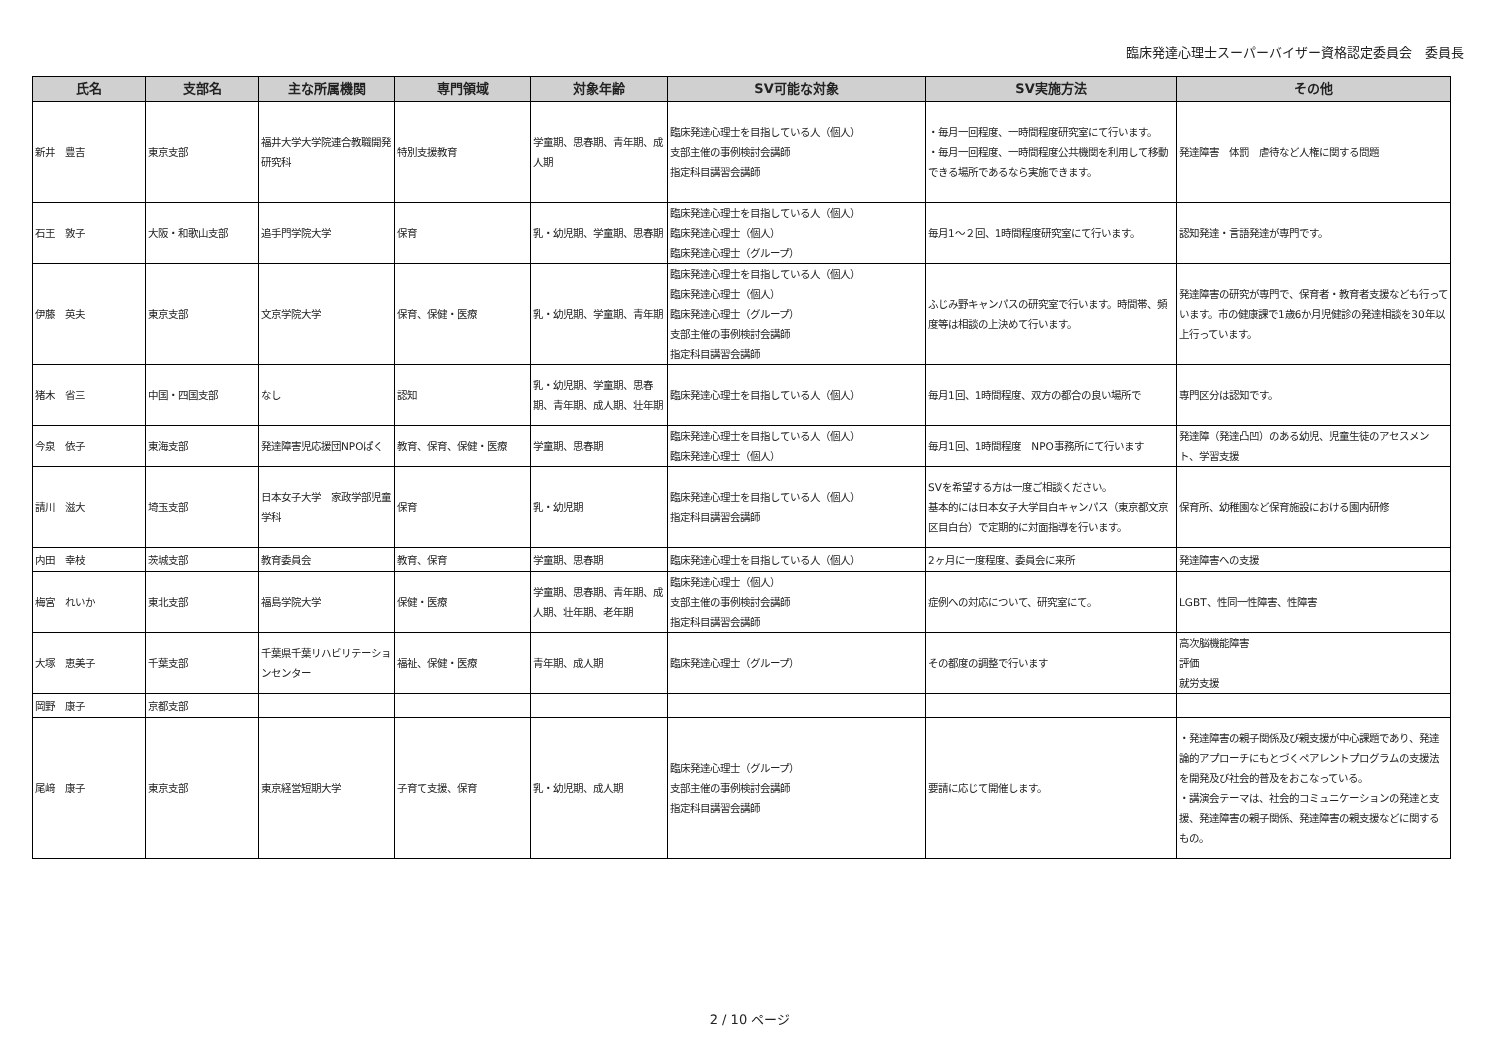臨床発達心理士スーパーバイザー資格認定委員会　委員長
| 氏名 | 支部名 | 主な所属機関 | 専門領域 | 対象年齢 | SV可能な対象 | SV実施方法 | その他 |
| --- | --- | --- | --- | --- | --- | --- | --- |
| 新井 豊吉 | 東京支部 | 福井大学大学院連合教職開発研究科 | 特別支援教育 | 学童期、思春期、青年期、成人期 | 臨床発達心理士を目指している人（個人） 支部主催の事例検討会講師 指定科目講習会講師 | ・毎月一回程度、一時間程度研究室にて行います。 ・毎月一回程度、一時間程度公共機関を利用して移動できる場所であるなら実施できます。 | 発達障害 体罰 虐待など人権に関する問題 |
| 石王 敦子 | 大阪・和歌山支部 | 追手門学院大学 | 保育 | 乳・幼児期、学童期、思春期 | 臨床発達心理士を目指している人（個人） 臨床発達心理士（個人） 臨床発達心理士（グループ） | 毎月1〜２回、1時間程度研究室にて行います。 | 認知発達・言語発達が専門です。 |
| 伊藤 英夫 | 東京支部 | 文京学院大学 | 保育、保健・医療 | 乳・幼児期、学童期、青年期 | 臨床発達心理士を目指している人（個人） 臨床発達心理士（個人） 臨床発達心理士（グループ） 支部主催の事例検討会講師 指定科目講習会講師 | ふじみ野キャンパスの研究室で行います。時間帯、頻度等は相談の上決めて行います。 | 発達障害の研究が専門で、保育者・教育者支援なども行っています。市の健康課で1歳6か月児健診の発達相談を30年以上行っています。 |
| 猪木 省三 | 中国・四国支部 | なし | 認知 | 乳・幼児期、学童期、思春期、青年期、成人期、壮年期 | 臨床発達心理士を目指している人（個人） | 毎月1回、1時間程度、双方の都合の良い場所で | 専門区分は認知です。 |
| 今泉 依子 | 東海支部 | 発達障害児応援団NPOぱく | 教育、保育、保健・医療 | 学童期、思春期 | 臨床発達心理士を目指している人（個人） 臨床発達心理士（個人） | 毎月1回、1時間程度 NPO事務所にて行います | 発達障（発達凸凹）のある幼児、児童生徒のアセスメント、学習支援 |
| 請川 滋大 | 埼玉支部 | 日本女子大学 家政学部児童学科 | 保育 | 乳・幼児期 | 臨床発達心理士を目指している人（個人） 指定科目講習会講師 | SVを希望する方は一度ご相談ください。 基本的には日本女子大学目白キャンパス（東京都文京区目白台）で定期的に対面指導を行います。 | 保育所、幼稚園など保育施設における園内研修 |
| 内田 幸枝 | 茨城支部 | 教育委員会 | 教育、保育 | 学童期、思春期 | 臨床発達心理士を目指している人（個人） | 2ヶ月に一度程度、委員会に来所 | 発達障害への支援 |
| 梅宮 れいか | 東北支部 | 福島学院大学 | 保健・医療 | 学童期、思春期、青年期、成人期、壮年期、老年期 | 臨床発達心理士（個人） 支部主催の事例検討会講師 指定科目講習会講師 | 症例への対応について、研究室にて。 | LGBT、性同一性障害、性障害 |
| 大塚 恵美子 | 千葉支部 | 千葉県千葉リハビリテーションセンター | 福祉、保健・医療 | 青年期、成人期 | 臨床発達心理士（グループ） | その都度の調整で行います | 高次脳機能障害 評価 就労支援 |
| 岡野 康子 | 京都支部 | | | | | | |
| 尾﨑 康子 | 東京支部 | 東京経営短期大学 | 子育て支援、保育 | 乳・幼児期、成人期 | 臨床発達心理士（グループ） 支部主催の事例検討会講師 指定科目講習会講師 | 要請に応じて開催します。 | ・発達障害の親子関係及び親支援が中心課題であり、発達論的アプローチにもとづくペアレントプログラムの支援法を開発及び社会的普及をおこなっている。 ・講演会テーマは、社会的コミュニケーションの発達と支援、発達障害の親子関係、発達障害の親支援などに関するもの。 |
2 / 10 ページ